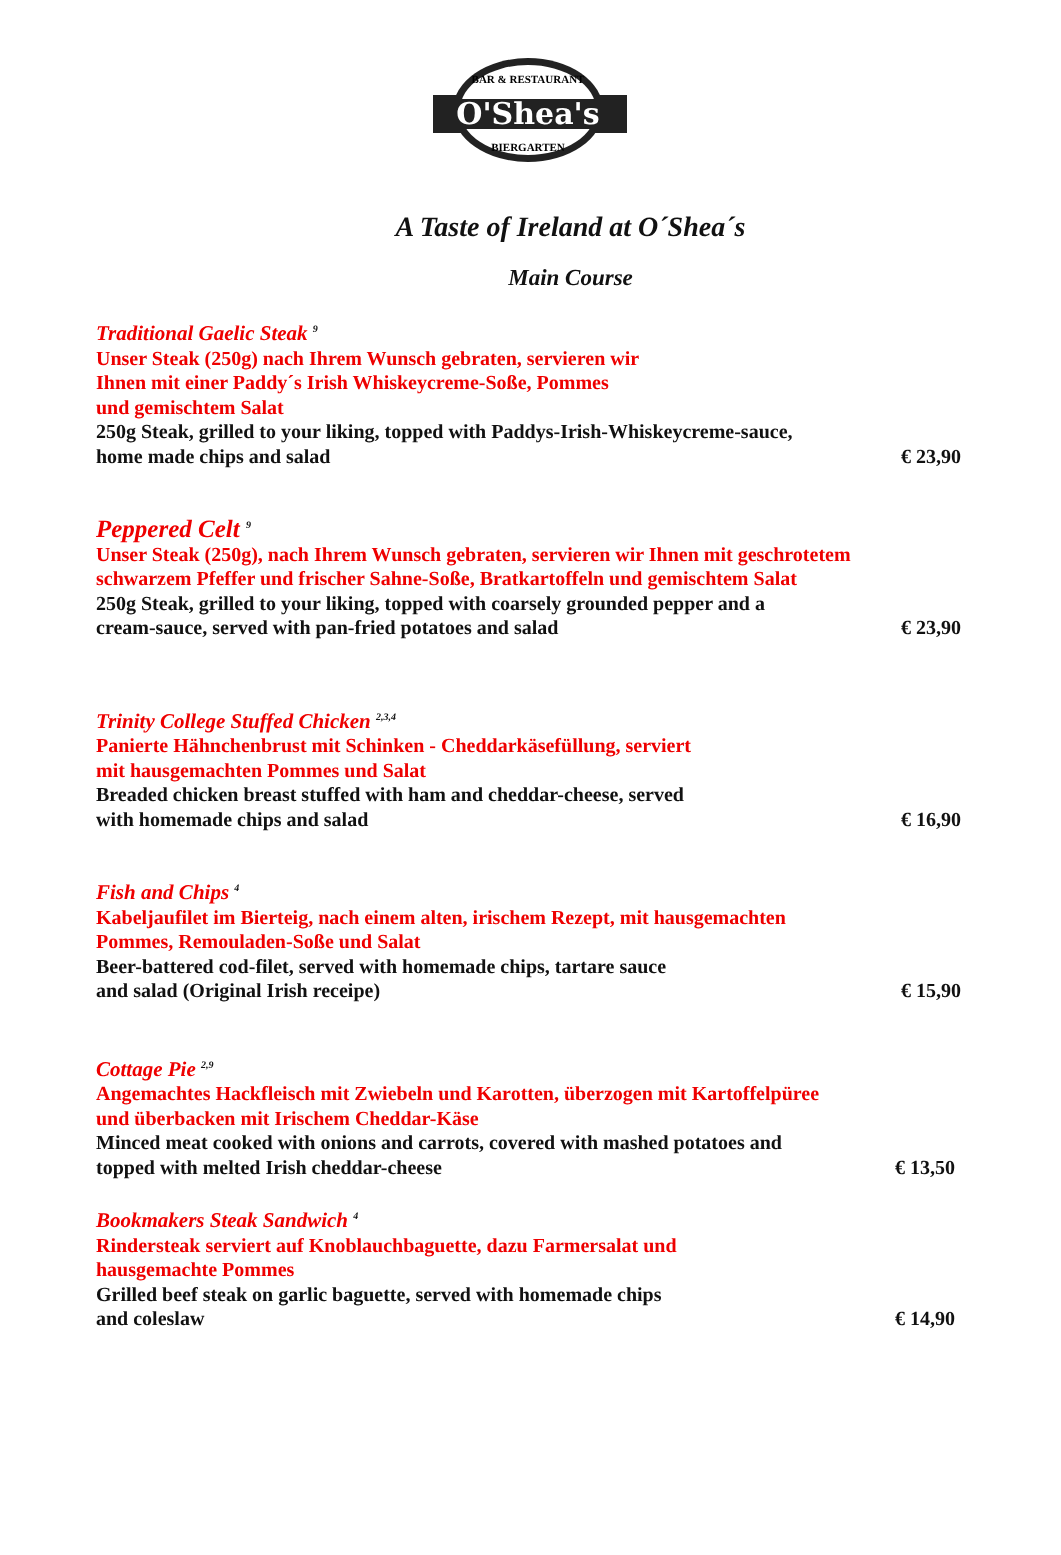O'Shea's
BAR & RESTAURANT
BIERGARTEN
A Taste of Ireland at O´Shea´s
Main Course
Traditional Gaelic Steak <sup>9</sup>
Unser Steak (250g) nach Ihrem Wunsch gebraten, servieren wir
Ihnen mit einer Paddy´s Irish Whiskeycreme-Soße, Pommes
und gemischtem Salat
250g Steak, grilled to your liking, topped with Paddys-Irish-Whiskeycreme-sauce,
home made chips and salad € 23,90
Peppered Celt <sup>9</sup>
Unser Steak (250g), nach Ihrem Wunsch gebraten, servieren wir Ihnen mit geschrotetem
schwarzem Pfeffer und frischer Sahne-Soße, Bratkartoffeln und gemischtem Salat
250g Steak, grilled to your liking, topped with coarsely grounded pepper and a
cream-sauce, served with pan-fried potatoes and salad € 23,90
Trinity College Stuffed Chicken <sup>2,3,4</sup>
Panierte Hähnchenbrust mit Schinken - Cheddarkäsefüllung, serviert
mit hausgemachten Pommes und Salat
Breaded chicken breast stuffed with ham and cheddar-cheese, served
with homemade chips and salad € 16,90
Fish and Chips <sup>4</sup>
Kabeljaufilet im Bierteig, nach einem alten, irischem Rezept, mit hausgemachten
Pommes, Remouladen-Soße und Salat
Beer-battered cod-filet, served with homemade chips, tartare sauce
and salad (Original Irish receipe) € 15,90
Cottage Pie <sup>2,9</sup>
Angemachtes Hackfleisch mit Zwiebeln und Karotten, überzogen mit Kartoffelpüree
und überbacken mit Irischem Cheddar-Käse
Minced meat cooked with onions and carrots, covered with mashed potatoes and
topped with melted Irish cheddar-cheese € 13,50
Bookmakers Steak Sandwich <sup>4</sup>
Rindersteak serviert auf Knoblauchbaguette, dazu Farmersalat und
hausgemachte Pommes
Grilled beef steak on garlic baguette, served with homemade chips
and coleslaw € 14,90